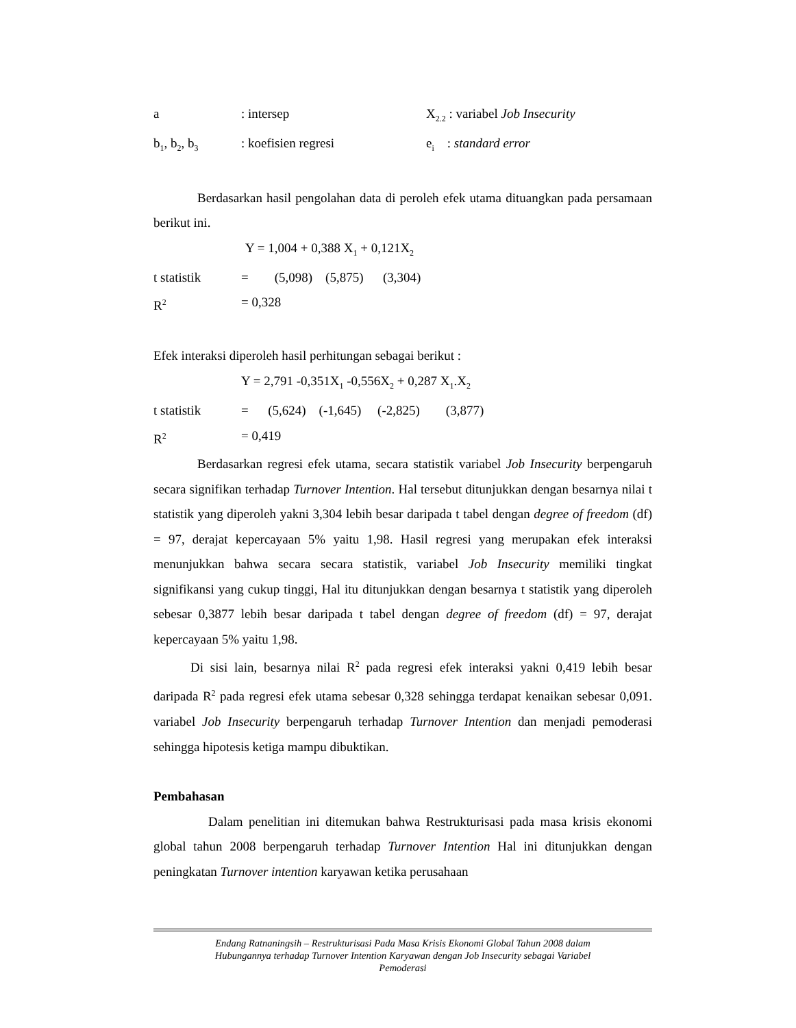a: intersep X<sub>2.2</sub> : variabel Job Insecurity
b<sub>1</sub>, b<sub>2</sub>, b<sub>3</sub>: koefisien regresi e<sub>i</sub> : standard error
Berdasarkan hasil pengolahan data di peroleh efek utama dituangkan pada persamaan berikut ini.
Y = 1,004 + 0,388 X<sub>1</sub> + 0,121X<sub>2</sub>
t statistik = (5,098) (5,875) (3,304)
R<sup>2</sup> = 0,328
Efek interaksi diperoleh hasil perhitungan sebagai berikut :
Y = 2,791 -0,351X<sub>1</sub> -0,556X<sub>2</sub> + 0,287 X<sub>1</sub>.X<sub>2</sub>
t statistik = (5,624) (-1,645) (-2,825) (3,877)
R<sup>2</sup> = 0,419
Berdasarkan regresi efek utama, secara statistik variabel Job Insecurity berpengaruh secara signifikan terhadap Turnover Intention. Hal tersebut ditunjukkan dengan besarnya nilai t statistik yang diperoleh yakni 3,304 lebih besar daripada t tabel dengan degree of freedom (df) = 97, derajat kepercayaan 5% yaitu 1,98. Hasil regresi yang merupakan efek interaksi menunjukkan bahwa secara secara statistik, variabel Job Insecurity memiliki tingkat signifikansi yang cukup tinggi, Hal itu ditunjukkan dengan besarnya t statistik yang diperoleh sebesar 0,3877 lebih besar daripada t tabel dengan degree of freedom (df) = 97, derajat kepercayaan 5% yaitu 1,98.
Di sisi lain, besarnya nilai R<sup>2</sup> pada regresi efek interaksi yakni 0,419 lebih besar daripada R<sup>2</sup> pada regresi efek utama sebesar 0,328 sehingga terdapat kenaikan sebesar 0,091. variabel Job Insecurity berpengaruh terhadap Turnover Intention dan menjadi pemoderasi sehingga hipotesis ketiga mampu dibuktikan.
Pembahasan
Dalam penelitian ini ditemukan bahwa Restrukturisasi pada masa krisis ekonomi global tahun 2008 berpengaruh terhadap Turnover Intention Hal ini ditunjukkan dengan peningkatan Turnover intention karyawan ketika perusahaan
Endang Ratnaningsih – Restrukturisasi Pada Masa Krisis Ekonomi Global Tahun 2008 dalam
Hubungannya terhadap Turnover Intention Karyawan dengan Job Insecurity sebagai Variabel
Pemoderasi